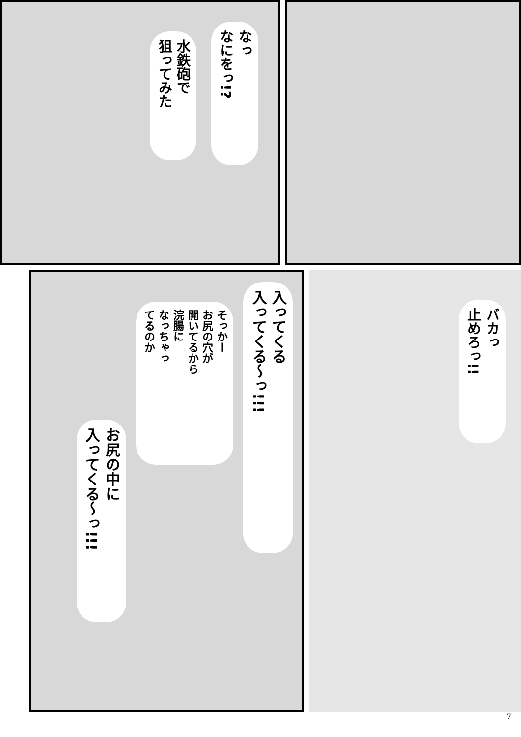なっ
なにをっ!?
水鉄砲で
狙ってみた
入ってくる
入ってくる〜っ!!!
そっかー
お尻の穴が
開いてるから
浣腸に
なっちゃっ
てるのか
お尻の中に
入ってくる〜っ!!!
バカっ
止めろっ!!
7